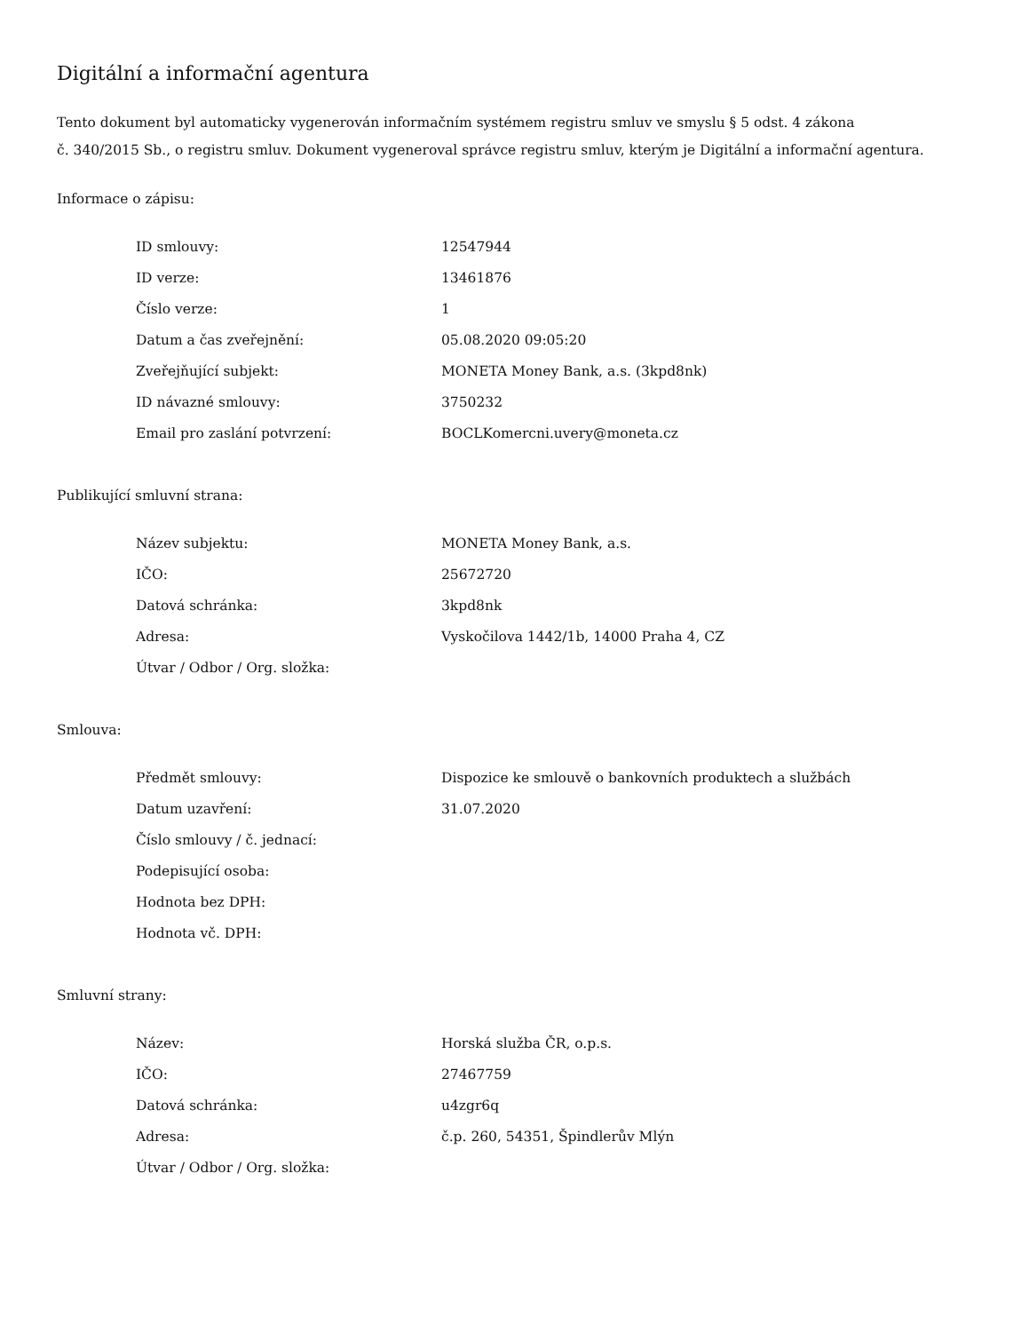Digitální a informační agentura
Tento dokument byl automaticky vygenerován informačním systémem registru smluv ve smyslu § 5 odst. 4 zákona
č. 340/2015 Sb., o registru smluv. Dokument vygeneroval správce registru smluv, kterým je Digitální a informační agentura.
Informace o zápisu:
| ID smlouvy: | 12547944 |
| ID verze: | 13461876 |
| Číslo verze: | 1 |
| Datum a čas zveřejnění: | 05.08.2020 09:05:20 |
| Zveřejňující subjekt: | MONETA Money Bank, a.s. (3kpd8nk) |
| ID návazné smlouvy: | 3750232 |
| Email pro zaslání potvrzení: | BOCLKomercni.uvery@moneta.cz |
Publikující smluvní strana:
| Název subjektu: | MONETA Money Bank, a.s. |
| IČO: | 25672720 |
| Datová schránka: | 3kpd8nk |
| Adresa: | Vyskočilova 1442/1b, 14000 Praha 4, CZ |
| Útvar / Odbor / Org. složka: | |
Smlouva:
| Předmět smlouvy: | Dispozice ke smlouvě o bankovních produktech a službách |
| Datum uzavření: | 31.07.2020 |
| Číslo smlouvy / č. jednací: | |
| Podepisující osoba: | |
| Hodnota bez DPH: | |
| Hodnota vč. DPH: | |
Smluvní strany:
| Název: | Horská služba ČR, o.p.s. |
| IČO: | 27467759 |
| Datová schránka: | u4zgr6q |
| Adresa: | č.p. 260, 54351, Špindlerův Mlýn |
| Útvar / Odbor / Org. složka: | |